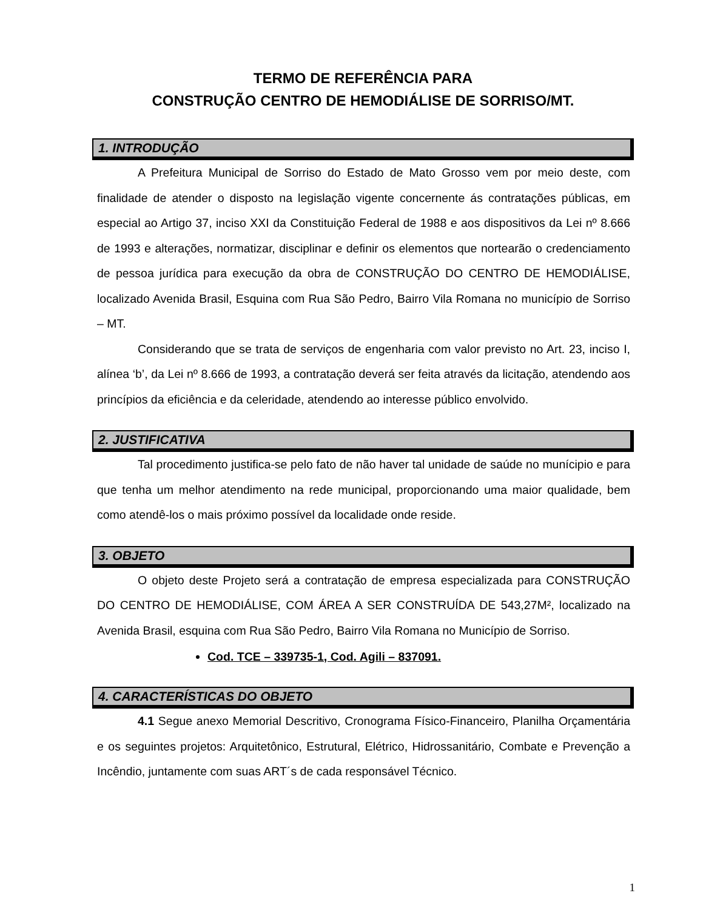TERMO DE REFERÊNCIA PARA
CONSTRUÇÃO CENTRO DE HEMODIÁLISE DE SORRISO/MT.
1. INTRODUÇÃO
A Prefeitura Municipal de Sorriso do Estado de Mato Grosso vem por meio deste, com finalidade de atender o disposto na legislação vigente concernente ás contratações públicas, em especial ao Artigo 37, inciso XXI da Constituição Federal de 1988 e aos dispositivos da Lei nº 8.666 de 1993 e alterações, normatizar, disciplinar e definir os elementos que nortearão o credenciamento de pessoa jurídica para execução da obra de CONSTRUÇÃO DO CENTRO DE HEMODIÁLISE, localizado Avenida Brasil, Esquina com Rua São Pedro, Bairro Vila Romana no município de Sorriso – MT.
Considerando que se trata de serviços de engenharia com valor previsto no Art. 23, inciso I, alínea ‘b’, da Lei nº 8.666 de 1993, a contratação deverá ser feita através da licitação, atendendo aos princípios da eficiência e da celeridade, atendendo ao interesse público envolvido.
2. JUSTIFICATIVA
Tal procedimento justifica-se pelo fato de não haver tal unidade de saúde no munícipio e para que tenha um melhor atendimento na rede municipal, proporcionando uma maior qualidade, bem como atendê-los o mais próximo possível da localidade onde reside.
3. OBJETO
O objeto deste Projeto será a contratação de empresa especializada para CONSTRUÇÃO DO CENTRO DE HEMODIÁLISE, COM ÁREA A SER CONSTRUÍDA DE 543,27M², localizado na Avenida Brasil, esquina com Rua São Pedro, Bairro Vila Romana no Município de Sorriso.
Cod. TCE – 339735-1, Cod. Agili – 837091.
4. CARACTERÍSTICAS DO OBJETO
4.1 Segue anexo Memorial Descritivo, Cronograma Físico-Financeiro, Planilha Orçamentária e os seguintes projetos: Arquitetônico, Estrutural, Elétrico, Hidrossanitário, Combate e Prevenção a Incêndio, juntamente com suas ART´s de cada responsável Técnico.
1